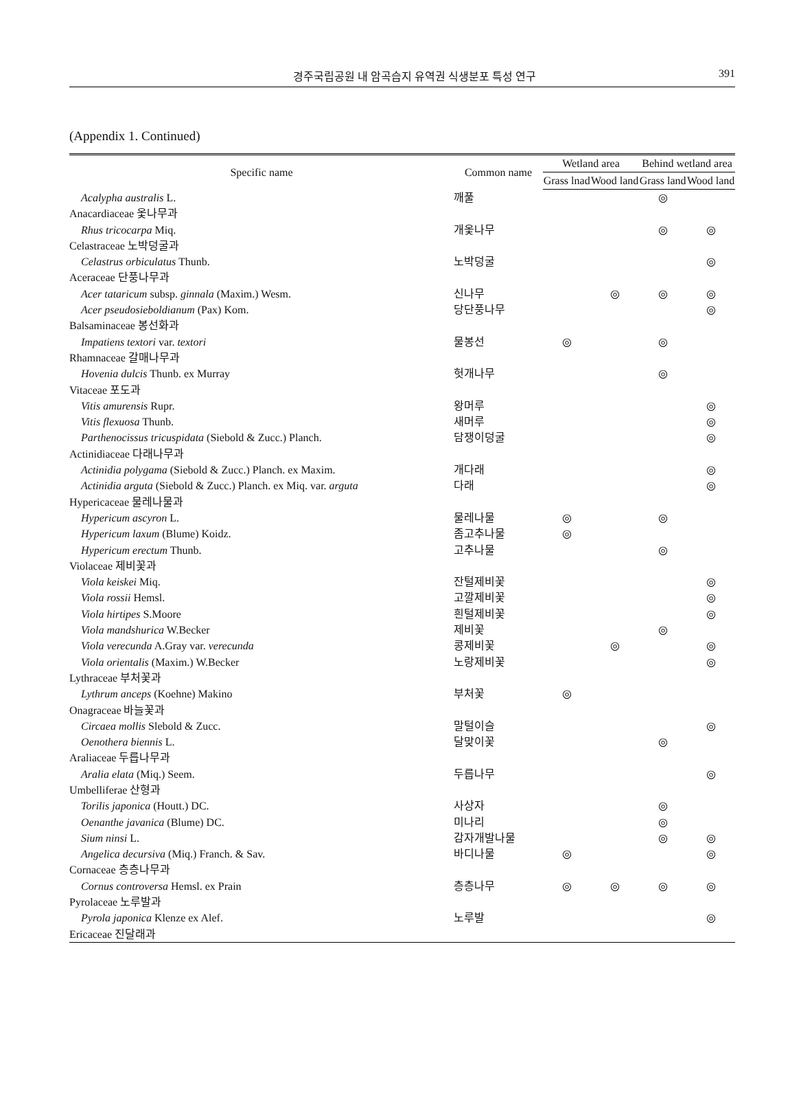경주국립공원 내 암곡습지 유역권 식생분포 특성 연구 391
(Appendix 1. Continued)
| Specific name | Common name | Wetland area | | Behind wetland area | |
| --- | --- | --- | --- | --- | --- |
| | | Grass lnad | Wood land | Grass land | Wood land |
| Acalypha australis L. | 깨풀 | | | ◎ | |
| Anacardiaceae 옻나무과 | | | | | |
| Rhus tricocarpa Miq. | 개옻나무 | | | ◎ | ◎ |
| Celastraceae 노박덩굴과 | | | | | |
| Celastrus orbiculatus Thunb. | 노박덩굴 | | | | ◎ |
| Aceraceae 단풍나무과 | | | | | |
| Acer tataricum subsp. ginnala (Maxim.) Wesm. | 신나무 | | ◎ | ◎ | ◎ |
| Acer pseudosieboldianum (Pax) Kom. | 당단풍나무 | | | | ◎ |
| Balsaminaceae 봉선화과 | | | | | |
| Impatiens textori var. textori | 물봉선 | ◎ | | ◎ | |
| Rhamnaceae 갈매나무과 | | | | | |
| Hovenia dulcis Thunb. ex Murray | 헛개나무 | | | ◎ | |
| Vitaceae 포도과 | | | | | |
| Vitis amurensis Rupr. | 왕머루 | | | | ◎ |
| Vitis flexuosa Thunb. | 새머루 | | | | ◎ |
| Parthenocissus tricuspidata (Siebold & Zucc.) Planch. | 담쟁이덩굴 | | | | ◎ |
| Actinidiaceae 다래나무과 | | | | | |
| Actinidia polygama (Siebold & Zucc.) Planch. ex Maxim. | 개다래 | | | | ◎ |
| Actinidia arguta (Siebold & Zucc.) Planch. ex Miq. var. arguta | 다래 | | | | ◎ |
| Hypericaceae 물레나물과 | | | | | |
| Hypericum ascyron L. | 물레나물 | ◎ | | ◎ | |
| Hypericum laxum (Blume) Koidz. | 좀고추나물 | ◎ | | | |
| Hypericum erectum Thunb. | 고추나물 | | | ◎ | |
| Violaceae 제비꽃과 | | | | | |
| Viola keiskei Miq. | 잔털제비꽃 | | | | ◎ |
| Viola rossii Hemsl. | 고깔제비꽃 | | | | ◎ |
| Viola hirtipes S.Moore | 흰털제비꽃 | | | | ◎ |
| Viola mandshurica W.Becker | 제비꽃 | | | ◎ | |
| Viola verecunda A.Gray var. verecunda | 콩제비꽃 | | ◎ | | ◎ |
| Viola orientalis (Maxim.) W.Becker | 노랑제비꽃 | | | | ◎ |
| Lythraceae 부처꽃과 | | | | | |
| Lythrum anceps (Koehne) Makino | 부처꽃 | ◎ | | | |
| Onagraceae 바늘꽃과 | | | | | |
| Circaea mollis Slebold & Zucc. | 말털이슬 | | | | ◎ |
| Oenothera biennis L. | 달맞이꽃 | | | ◎ | |
| Araliaceae 두릅나무과 | | | | | |
| Aralia elata (Miq.) Seem. | 두릅나무 | | | | ◎ |
| Umbelliferae 산형과 | | | | | |
| Torilis japonica (Houtt.) DC. | 사상자 | | | ◎ | |
| Oenanthe javanica (Blume) DC. | 미나리 | | | ◎ | |
| Sium ninsi L. | 감자개발나물 | | | ◎ | ◎ |
| Angelica decursiva (Miq.) Franch. & Sav. | 바디나물 | ◎ | | | ◎ |
| Cornaceae 층층나무과 | | | | | |
| Cornus controversa Hemsl. ex Prain | 층층나무 | ◎ | ◎ | ◎ | ◎ |
| Pyrolaceae 노루발과 | | | | | |
| Pyrola japonica Klenze ex Alef. | 노루발 | | | | ◎ |
| Ericaceae 진달래과 | | | | | |